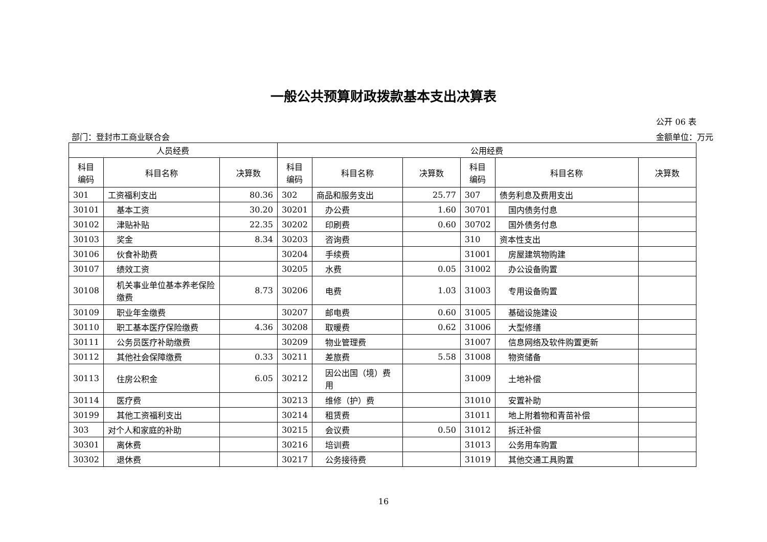一般公共预算财政拨款基本支出决算表
公开 06 表
部门：登封市工商业联合会 金额单位：万元
| 人员经费 | | | 公用经费 | | | | | |
| --- | --- | --- | --- | --- | --- | --- | --- | --- |
| 科目 编码 | 科目名称 | 决算数 | 科目 编码 | 科目名称 | 决算数 | 科目 编码 | 科目名称 | 决算数 |
| 301 | 工资福利支出 | 80.36 | 302 | 商品和服务支出 | 25.77 | 307 | 债务利息及费用支出 | |
| 30101 | 基本工资 | 30.20 | 30201 | 办公费 | 1.60 | 30701 | 国内债务付息 | |
| 30102 | 津贴补贴 | 22.35 | 30202 | 印刷费 | 0.60 | 30702 | 国外债务付息 | |
| 30103 | 奖金 | 8.34 | 30203 | 咨询费 | | 310 | 资本性支出 | |
| 30106 | 伙食补助费 | | 30204 | 手续费 | | 31001 | 房屋建筑物购建 | |
| 30107 | 绩效工资 | | 30205 | 水费 | 0.05 | 31002 | 办公设备购置 | |
| 30108 | 机关事业单位基本养老保险缴费 | 8.73 | 30206 | 电费 | 1.03 | 31003 | 专用设备购置 | |
| 30109 | 职业年金缴费 | | 30207 | 邮电费 | 0.60 | 31005 | 基础设施建设 | |
| 30110 | 职工基本医疗保险缴费 | 4.36 | 30208 | 取暖费 | 0.62 | 31006 | 大型修缮 | |
| 30111 | 公务员医疗补助缴费 | | 30209 | 物业管理费 | | 31007 | 信息网络及软件购置更新 | |
| 30112 | 其他社会保障缴费 | 0.33 | 30211 | 差旅费 | 5.58 | 31008 | 物资储备 | |
| 30113 | 住房公积金 | 6.05 | 30212 | 因公出国（境）费用 | | 31009 | 土地补偿 | |
| 30114 | 医疗费 | | 30213 | 维修（护）费 | | 31010 | 安置补助 | |
| 30199 | 其他工资福利支出 | | 30214 | 租赁费 | | 31011 | 地上附着物和青苗补偿 | |
| 303 | 对个人和家庭的补助 | | 30215 | 会议费 | 0.50 | 31012 | 拆迁补偿 | |
| 30301 | 离休费 | | 30216 | 培训费 | | 31013 | 公务用车购置 | |
| 30302 | 退休费 | | 30217 | 公务接待费 | | 31019 | 其他交通工具购置 | |
16